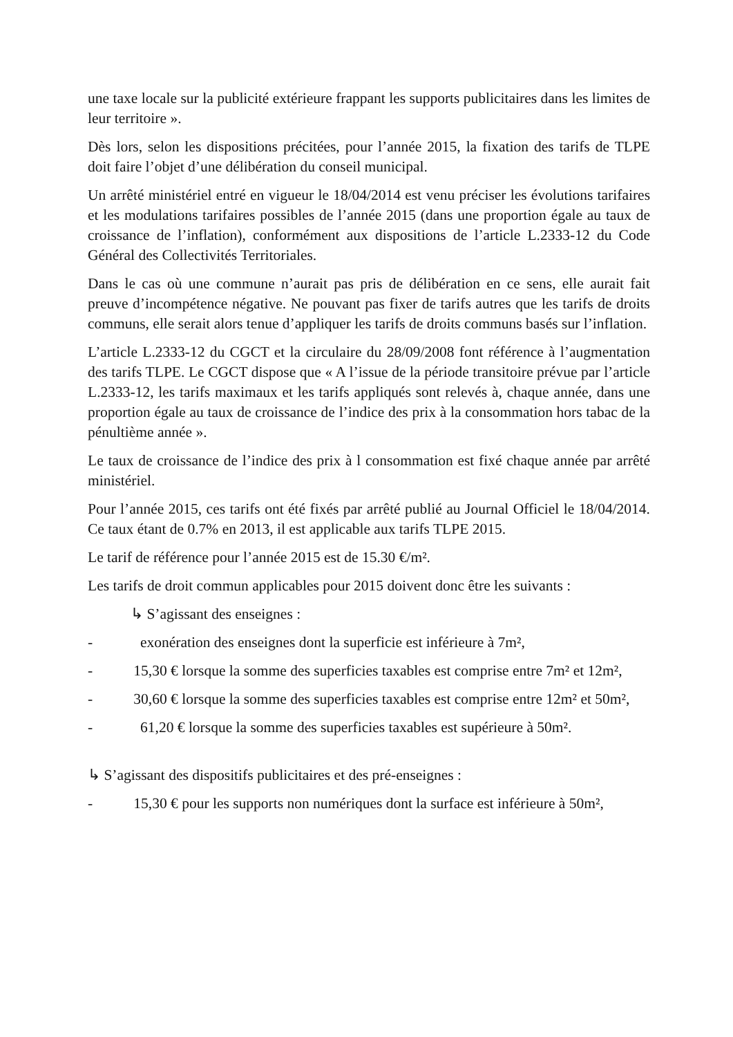une taxe locale sur la publicité extérieure frappant les supports publicitaires dans les limites de leur territoire ».
Dès lors, selon les dispositions précitées, pour l’année 2015, la fixation des tarifs de TLPE doit faire l’objet d’une délibération du conseil municipal.
Un arrêté ministériel entré en vigueur le 18/04/2014 est venu préciser les évolutions tarifaires et les modulations tarifaires possibles de l’année 2015 (dans une proportion égale au taux de croissance de l’inflation), conformément aux dispositions de l’article L.2333-12 du Code Général des Collectivités Territoriales.
Dans le cas où une commune n’aurait pas pris de délibération en ce sens, elle aurait fait preuve d’incompétence négative. Ne pouvant pas fixer de tarifs autres que les tarifs de droits communs, elle serait alors tenue d’appliquer les tarifs de droits communs basés sur l’inflation.
L’article L.2333-12 du CGCT et la circulaire du 28/09/2008 font référence à l’augmentation des tarifs TLPE. Le CGCT dispose que « A l’issue de la période transitoire prévue par l’article L.2333-12, les tarifs maximaux et les tarifs appliqués sont relevés à, chaque année, dans une proportion égale au taux de croissance de l’indice des prix à la consommation hors tabac de la pénultième année ».
Le taux de croissance de l’indice des prix à l consommation est fixé chaque année par arrêté ministériel.
Pour l’année 2015, ces tarifs ont été fixés par arrêté publié au Journal Officiel le 18/04/2014. Ce taux étant de 0.7% en 2013, il est applicable aux tarifs TLPE 2015.
Le tarif de référence pour l’année 2015 est de 15.30 €/m².
Les tarifs de droit commun applicables pour 2015 doivent donc être les suivants :
↳ S’agissant des enseignes :
- exonération des enseignes dont la superficie est inférieure à 7m²,
- 15,30 € lorsque la somme des superficies taxables est comprise entre 7m² et 12m²,
- 30,60 € lorsque la somme des superficies taxables est comprise entre 12m² et 50m²,
- 61,20 € lorsque la somme des superficies taxables est supérieure à 50m².
↳ S’agissant des dispositifs publicitaires et des pré-enseignes :
- 15,30 € pour les supports non numériques dont la surface est inférieure à 50m²,